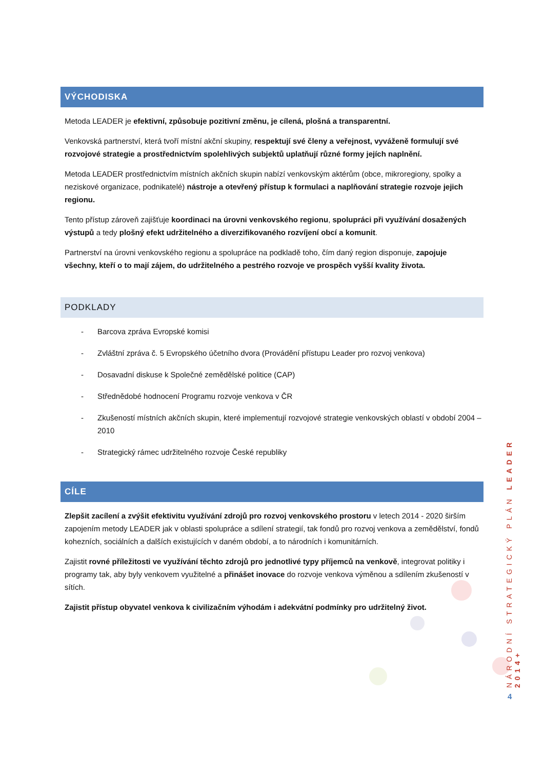VÝCHODISKA
Metoda LEADER je efektivní, způsobuje pozitivní změnu, je cílená, plošná a transparentní.
Venkovská partnerství, která tvoří místní akční skupiny, respektují své členy a veřejnost, vyváženě formulují své rozvojové strategie a prostřednictvím spolehlivých subjektů uplatňují různé formy jejích naplnění.
Metoda LEADER prostřednictvím místních akčních skupin nabízí venkovským aktérům (obce, mikroregiony, spolky a neziskové organizace, podnikatelé) nástroje a otevřený přístup k formulaci a naplňování strategie rozvoje jejich regionu.
Tento přístup zároveň zajišťuje koordinaci na úrovni venkovského regionu, spolupráci při využívání dosažených výstupů a tedy plošný efekt udržitelného a diverzifikovaného rozvíjení obcí a komunit.
Partnerství na úrovni venkovského regionu a spolupráce na podkladě toho, čím daný region disponuje, zapojuje všechny, kteří o to mají zájem, do udržitelného a pestrého rozvoje ve prospěch vyšší kvality života.
PODKLADY
- Barcova zpráva Evropské komisi
- Zvláštní zpráva č. 5 Evropského účetního dvora (Provádění přístupu Leader pro rozvoj venkova)
- Dosavadní diskuse k Společné zemědělské politice (CAP)
- Střednědobé hodnocení Programu rozvoje venkova v ČR
- Zkušeností místních akčních skupin, které implementují rozvojové strategie venkovských oblastí v období 2004 – 2010
- Strategický rámec udržitelného rozvoje České republiky
CÍLE
Zlepšit zacílení a zvýšit efektivitu využívání zdrojů pro rozvoj venkovského prostoru v letech 2014 - 2020 širším zapojením metody LEADER jak v oblasti spolupráce a sdílení strategií, tak fondů pro rozvoj venkova a zemědělství, fondů kohezních, sociálních a dalších existujících v daném období, a to národních i komunitárních.
Zajistit rovné příležitosti ve využívání těchto zdrojů pro jednotlivé typy příjemců na venkově, integrovat politiky i programy tak, aby byly venkovem využitelné a přinášet inovace do rozvoje venkova výměnou a sdílením zkušeností v sítích.
Zajistit přístup obyvatel venkova k civilizačním výhodám i adekvátní podmínky pro udržitelný život.
NÁRODNÍ STRATEGICKÝ PLÁN LEADER 2014+
4